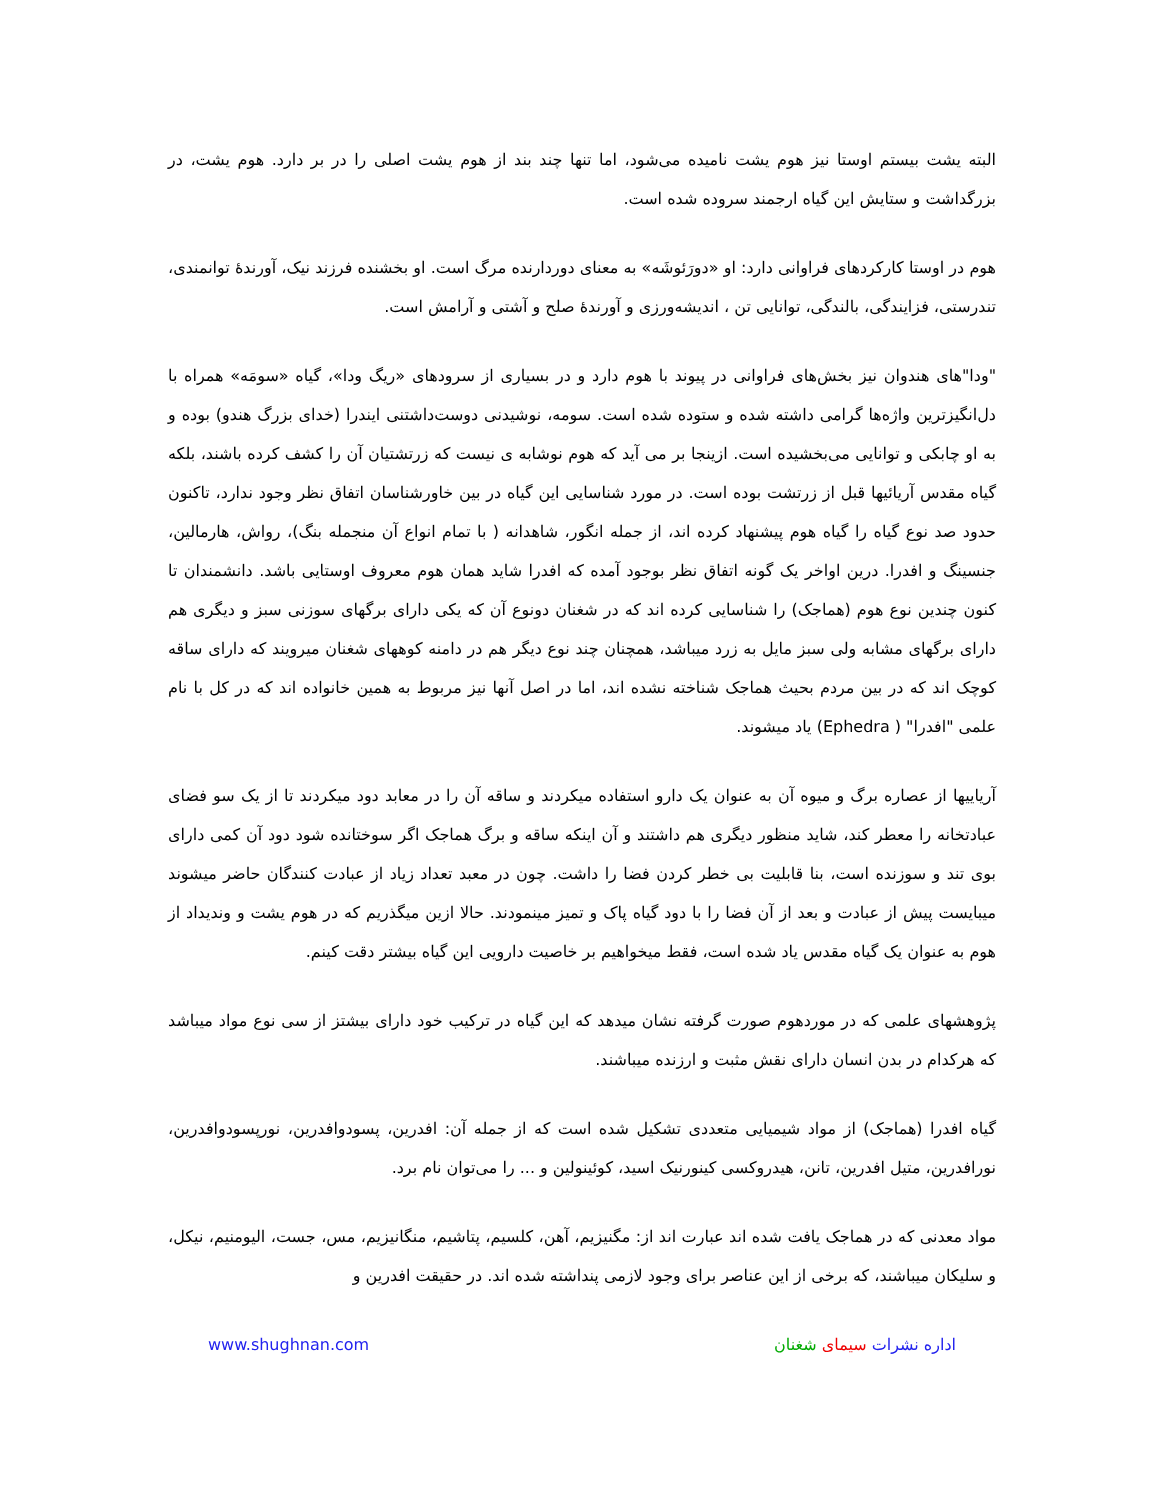البته یشت بیستم اوستا نیز هوم یشت نامیده می‌شود، اما تنها چند بند از هوم یشت اصلی را در بر دارد. هوم یشت، در بزرگداشت و ستایش این گیاه ارجمند سروده شده است.
هوم در اوستا کارکردهای فراوانی دارد: او «دورَئوشَه» به معنای دوردارنده مرگ است. او بخشنده فرزند نیک، آورندهٔ توانمندی، تندرستی، فزایندگی، بالندگی، توانایی تن ، اندیشه‌ورزی و آورندهٔ صلح و آشتی و آرامش است.
"ودا"های هندوان نیز بخش‌های فراوانی در پیوند با هوم دارد و در بسیاری از سرودهای «ریگ ودا»، گیاه «سومَه» همراه با دل‌انگیزترین واژه‌ها گرامی داشته شده و ستوده شده است. سومه، نوشیدنی دوست‌داشتنی ایندرا (خدای بزرگ هندو) بوده و به او چابکی و توانایی می‌بخشیده است. ازینجا بر می آید که هوم نوشابه ی نیست که زرتشتیان آن را کشف کرده باشند، بلکه گیاه مقدس آریائیها قبل از زرتشت بوده است. در مورد شناسایی این گیاه در بین خاورشناسان اتفاق نظر وجود ندارد، تاکنون حدود صد نوع گیاه را گیاه هوم پیشنهاد کرده اند، از جمله انگور، شاهدانه ( با تمام انواع آن منجمله بنگ)، رواش، هارمالین، جنسینگ و افدرا. درین اواخر یک گونه اتفاق نظر بوجود آمده که افدرا شاید همان هوم معروف اوستایی باشد. دانشمندان تا کنون چندین نوع هوم (هماجک) را شناسایی کرده اند که در شغنان دونوع آن که یکی دارای برگهای سوزنی سبز و دیگری هم دارای برگهای مشابه ولی سبز مایل به زرد میباشد، همچنان چند نوع دیگر هم در دامنه کوههای شغنان میرویند که دارای ساقه کوچک اند که در بین مردم بحیث هماجک شناخته نشده اند، اما در اصل آنها نیز مربوط به همین خانواده اند که در کل با نام علمی "افدرا" ( Ephedra) یاد میشوند.
آریاییها از عصاره برگ و میوه آن به عنوان یک دارو استفاده میکردند و ساقه آن را در معابد دود میکردند تا از یک سو فضای عبادتخانه را معطر کند، شاید منظور دیگری هم داشتند و آن اینکه ساقه و برگ هماجک اگر سوختانده شود دود آن کمی دارای بوی تند و سوزنده است، بنا قابلیت بی خطر کردن فضا را داشت. چون در معبد تعداد زیاد از عبادت کنندگان حاضر میشوند میبایست پیش از عبادت و بعد از آن فضا را با دود گیاه پاک و تمیز مینمودند. حالا ازین میگذریم که در هوم یشت و وندیداد از هوم به عنوان یک گیاه مقدس یاد شده است، فقط میخواهیم بر خاصیت دارویی این گیاه بیشتر دقت کینم.
پژوهشهای علمی که در موردهوم صورت گرفته نشان میدهد که این گیاه در ترکیب خود دارای بیشتز از سی نوع مواد میباشد که هرکدام در بدن انسان دارای نقش مثبت و ارزنده میباشند.
گیاه افدرا (هماجک) از مواد شیمیایی متعددی تشکیل شده است که از جمله آن: افدرین، پسودوافدرین، نورپسودوافدرین، نورافدرین، متیل افدرین، تانن، هیدروکسی کینورنیک اسید، کوئینولین و ... را می‌توان نام برد.
مواد معدنی که در هماجک یافت شده اند عبارت اند از: مگنیزیم، آهن، کلسیم، پتاشیم، منگانیزیم، مس، جست، الیومنیم، نیکل، و سلیکان میباشند، که برخی از این عناصر برای وجود لازمی پنداشته شده اند. در حقیقت افدرین و
www.shughnan.com اداره نشرات سیمای شغنان